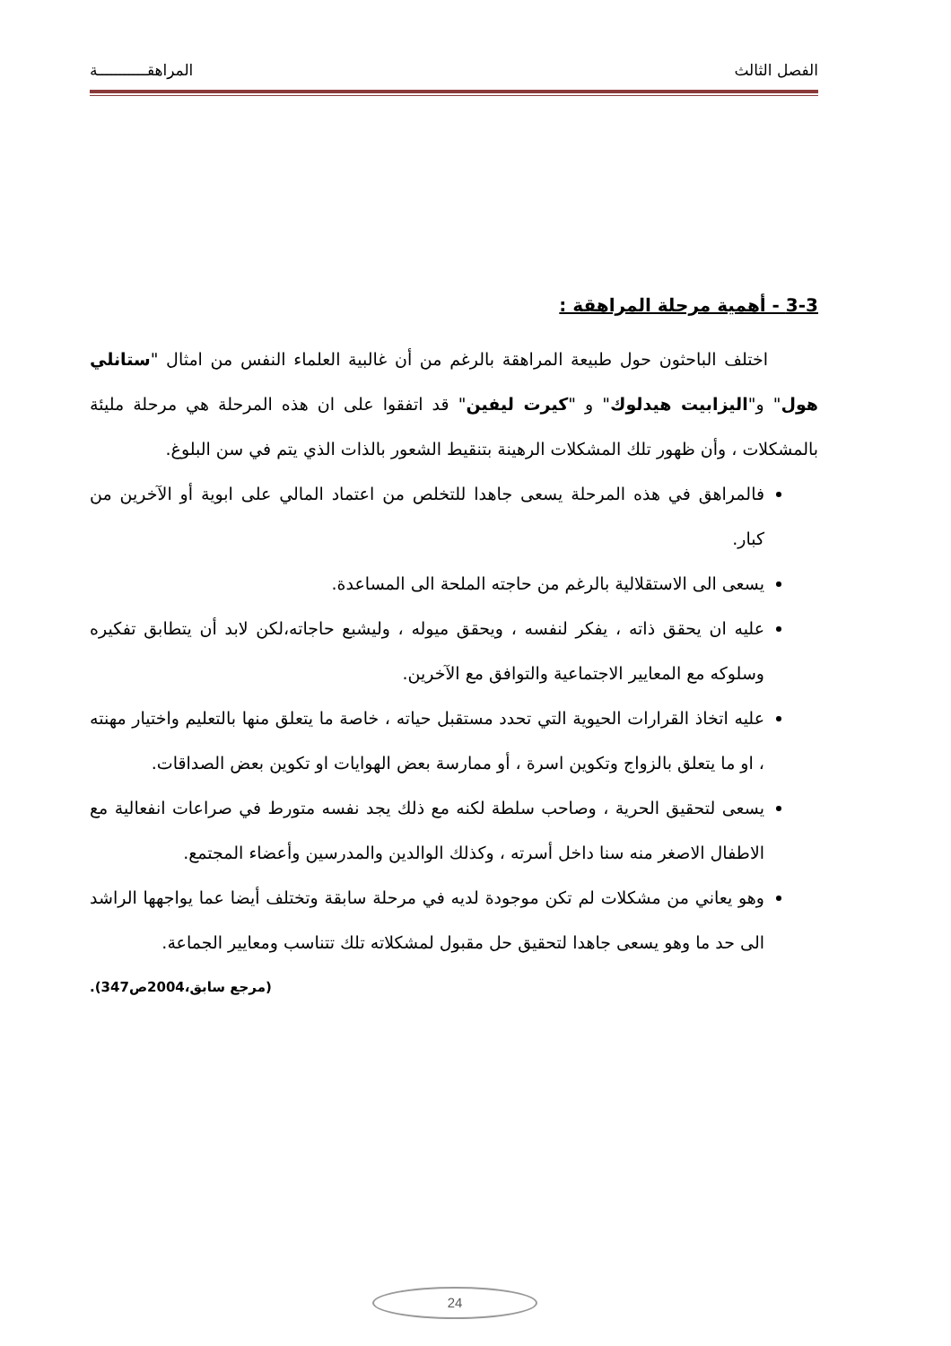الفصل الثالث المراهقـــــــــــة
3-3 - أهمية مرحلة المراهقة :
اختلف الباحثون حول طبيعة المراهقة بالرغم من أن غالبية العلماء النفس من امثال "ستانلي هول" و"اليزابيت هيدلوك" و "كيرت ليفين" قد اتفقوا على ان هذه المرحلة هي مرحلة مليئة بالمشكلات ، وأن ظهور تلك المشكلات الرهينة بتنقيط الشعور بالذات الذي يتم في سن البلوغ.
فالمراهق في هذه المرحلة يسعى جاهدا للتخلص من اعتماد المالي على ابوية أو الآخرين من كبار.
يسعى الى الاستقلالية بالرغم من حاجته الملحة الى المساعدة.
عليه ان يحقق ذاته ، يفكر لنفسه ، ويحقق ميوله ، وليشبع حاجاته،لكن لابد أن يتطابق تفكيره وسلوكه مع المعايير الاجتماعية والتوافق مع الآخرين.
عليه اتخاذ القرارات الحيوية التي تحدد مستقبل حياته ، خاصة ما يتعلق منها بالتعليم واختيار مهنته ، او ما يتعلق بالزواج وتكوين اسرة ، أو ممارسة بعض الهوايات او تكوين بعض الصداقات.
يسعى لتحقيق الحرية ، وصاحب سلطة لكنه مع ذلك يجد نفسه متورط في صراعات انفعالية مع الاطفال الاصغر منه سنا داخل أسرته ، وكذلك الوالدين والمدرسين وأعضاء المجتمع.
وهو يعاني من مشكلات لم تكن موجودة لديه في مرحلة سابقة وتختلف أيضا عما يواجهها الراشد الى حد ما وهو يسعى جاهدا لتحقيق حل مقبول لمشكلاته تلك تتناسب ومعايير الجماعة.
(مرجع سابق،2004ص347).
24